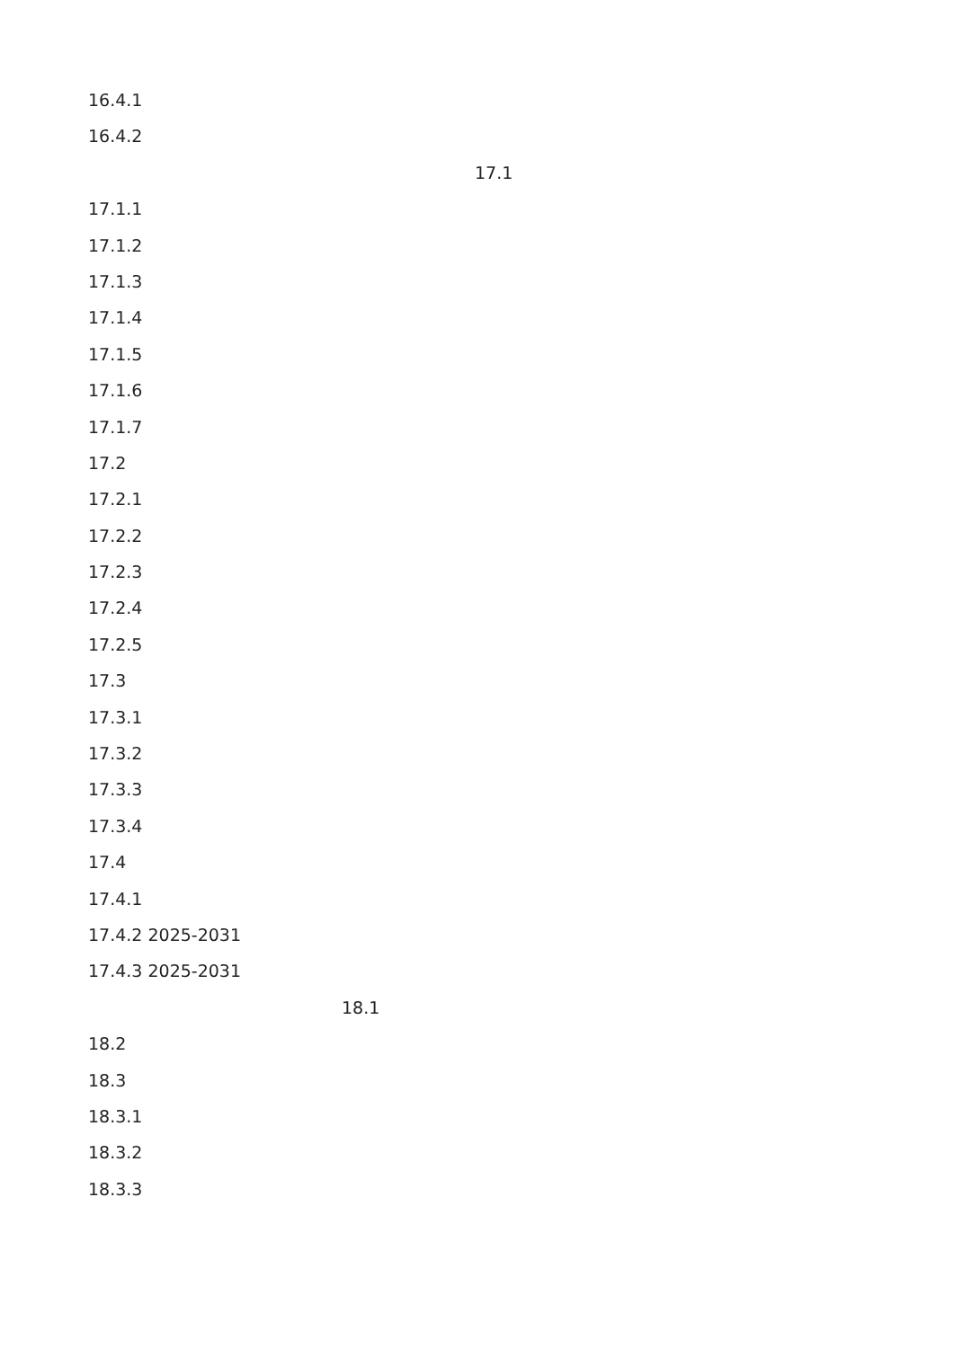16.4.1
16.4.2
17.1
17.1.1
17.1.2
17.1.3
17.1.4
17.1.5
17.1.6
17.1.7
17.2
17.2.1
17.2.2
17.2.3
17.2.4
17.2.5
17.3
17.3.1
17.3.2
17.3.3
17.3.4
17.4
17.4.1
17.4.2 2025-2031
17.4.3 2025-2031
18.1
18.2
18.3
18.3.1
18.3.2
18.3.3